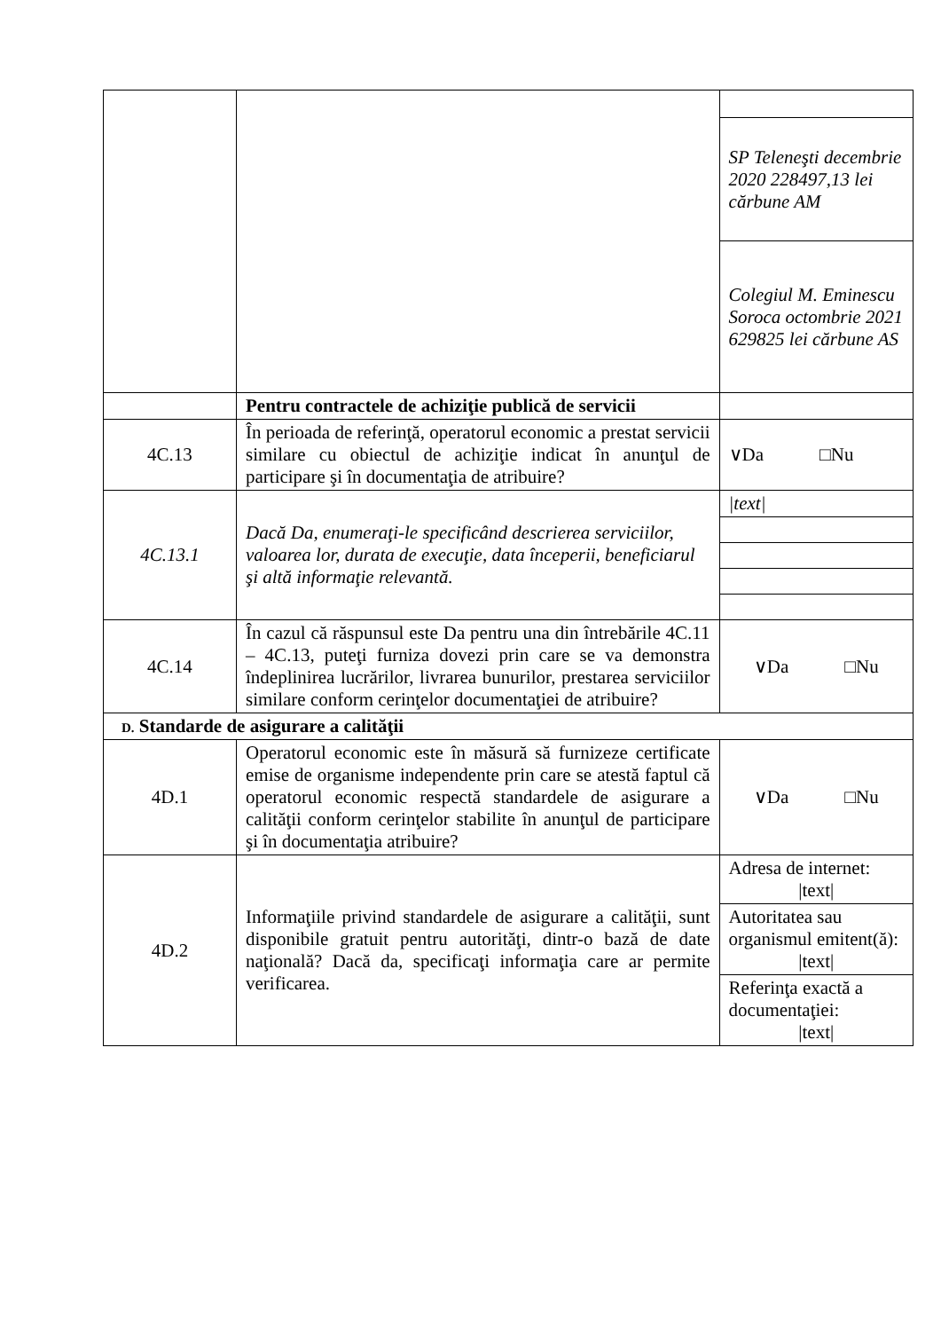| | | SP Teleneşti decembrie 2020 228497,13 lei cărbune AM |
| | | Colegiul M. Eminescu Soroca octombrie 2021 629825 lei cărbune AS |
| | Pentru contractele de achiziţie publică de servicii | |
| 4C.13 | În perioada de referinţă, operatorul economic a prestat servicii similare cu obiectul de achiziţie indicat în anunţul de participare şi în documentaţia de atribuire? | ∨Da □Nu |
| 4C.13.1 | Dacă Da, enumeraţi-le specificând descrierea serviciilor, valoarea lor, durata de execuţie, data începerii, beneficiarul şi altă informaţie relevantă. | /text/ |
| 4C.14 | În cazul că răspunsul este Da pentru una din întrebările 4C.11 – 4C.13, puteţi furniza dovezi prin care se va demonstra îndeplinirea lucrărilor, livrarea bunurilor, prestarea serviciilor similare conform cerinţelor documentaţiei de atribuire? | ∨Da □Nu |
| D. Standarde de asigurare a calităţii | | |
| 4D.1 | Operatorul economic este în măsură să furnizeze certificate emise de organisme independente prin care se atestă faptul că operatorul economic respectă standardele de asigurare a calităţii conform cerinţelor stabilite în anunţul de participare şi în documentaţia atribuire? | ∨Da □Nu |
| 4D.2 | Informaţiile privind standardele de asigurare a calităţii, sunt disponibile gratuit pentru autorităţi, dintr-o bază de date naţională? Dacă da, specificaţi informaţia care ar permite verificarea. | Adresa de internet: /text/ |
| | | Autoritatea sau organismul emitent(ă): /text/ |
| | | Referinţa exactă a documentaţiei: /text/ |